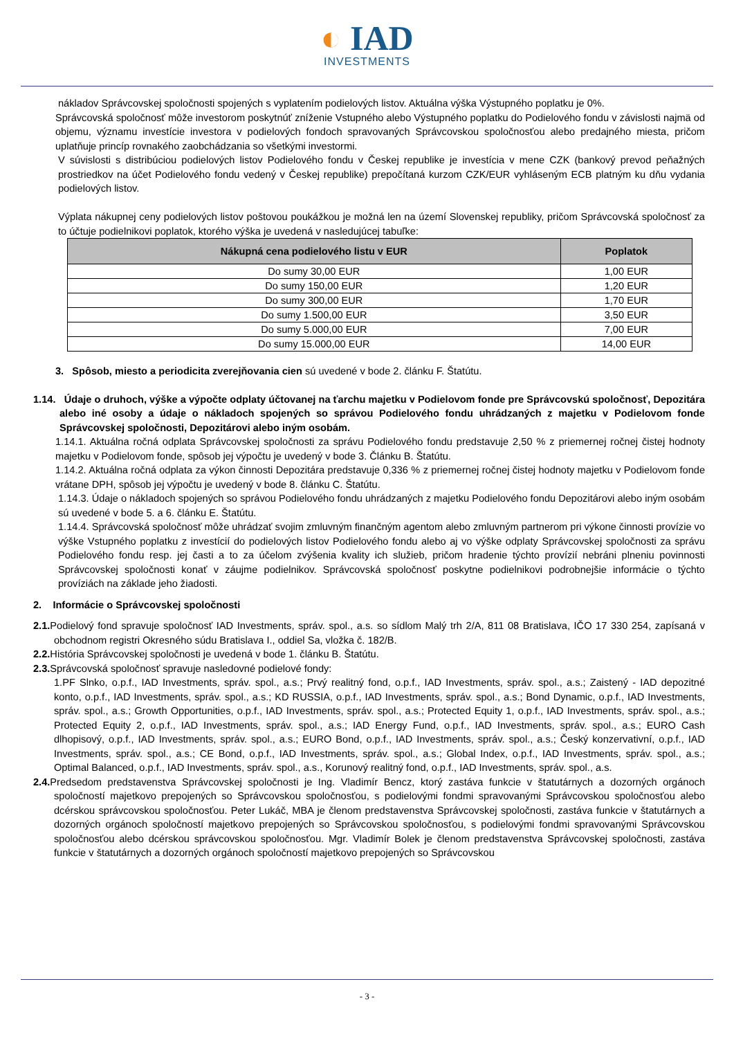◐ IAD
INVESTMENTS
nákladov Správcovskej spoločnosti spojených s vyplatením podielových listov. Aktuálna výška Výstupného poplatku je 0%.
Správcovská spoločnosť môže investorom poskytnúť zníženie Vstupného alebo Výstupného poplatku do Podielového fondu v závislosti najmä od objemu, významu investície investora v podielových fondoch spravovaných Správcovskou spoločnosťou alebo predajného miesta, pričom uplatňuje princíp rovnakého zaobchádzania so všetkými investormi.
V súvislosti s distribúciou podielových listov Podielového fondu v Českej republike je investícia v mene CZK (bankový prevod peňažných prostriedkov na účet Podielového fondu vedený v Českej republike) prepočítaná kurzom CZK/EUR vyhláseným ECB platným ku dňu vydania podielových listov.
Výplata nákupnej ceny podielových listov poštovou poukážkou je možná len na území Slovenskej republiky, pričom Správcovská spoločnosť za to účtuje podielnikovi poplatok, ktorého výška je uvedená v nasledujúcej tabuľke:
| Nákupná cena podielového listu v EUR | Poplatok |
| --- | --- |
| Do sumy 30,00 EUR | 1,00 EUR |
| Do sumy 150,00 EUR | 1,20 EUR |
| Do sumy 300,00 EUR | 1,70 EUR |
| Do sumy 1.500,00 EUR | 3,50 EUR |
| Do sumy 5.000,00 EUR | 7,00 EUR |
| Do sumy 15.000,00 EUR | 14,00 EUR |
3. Spôsob, miesto a periodicita zverejňovania cien sú uvedené v bode 2. článku F. Štatútu.
1.14. Údaje o druhoch, výške a výpočte odplaty účtovanej na ťarchu majetku v Podielovom fonde pre Správcovskú spoločnosť, Depozitára alebo iné osoby a údaje o nákladoch spojených so správou Podielového fondu uhrádzaných z majetku v Podielovom fonde Správcovskej spoločnosti, Depozitárovi alebo iným osobám.
1.14.1. Aktuálna ročná odplata Správcovskej spoločnosti za správu Podielového fondu predstavuje 2,50 % z priemernej ročnej čistej hodnoty majetku v Podielovom fonde, spôsob jej výpočtu je uvedený v bode 3. Článku B. Štatútu.
1.14.2. Aktuálna ročná odplata za výkon činnosti Depozitára predstavuje 0,336 % z priemernej ročnej čistej hodnoty majetku v Podielovom fonde vrátane DPH, spôsob jej výpočtu je uvedený v bode 8. článku C. Štatútu.
1.14.3. Údaje o nákladoch spojených so správou Podielového fondu uhrádzaných z majetku Podielového fondu Depozitárovi alebo iným osobám sú uvedené v bode 5. a 6. článku E. Štatútu.
1.14.4. Správcovská spoločnosť môže uhrádzať svojim zmluvným finančným agentom alebo zmluvným partnerom pri výkone činnosti provízie vo výške Vstupného poplatku z investícií do podielových listov Podielového fondu alebo aj vo výške odplaty Správcovskej spoločnosti za správu Podielového fondu resp. jej časti a to za účelom zvýšenia kvality ich služieb, pričom hradenie týchto provízií nebráni plneniu povinnosti Správcovskej spoločnosti konať v záujme podielnikov. Správcovská spoločnosť poskytne podielnikovi podrobnejšie informácie o týchto províziách na základe jeho žiadosti.
2. Informácie o Správcovskej spoločnosti
2.1. Podielový fond spravuje spoločnosť IAD Investments, správ. spol., a.s. so sídlom Malý trh 2/A, 811 08 Bratislava, IČO 17 330 254, zapísaná v obchodnom registri Okresného súdu Bratislava I., oddiel Sa, vložka č. 182/B.
2.2. História Správcovskej spoločnosti je uvedená v bode 1. článku B. Štatútu.
2.3. Správcovská spoločnosť spravuje nasledovné podielové fondy:
1.PF Slnko, o.p.f., IAD Investments, správ. spol., a.s.; Prvý realitný fond, o.p.f., IAD Investments, správ. spol., a.s.; Zaistený - IAD depozitné konto, o.p.f., IAD Investments, správ. spol., a.s.; KD RUSSIA, o.p.f., IAD Investments, správ. spol., a.s.; Bond Dynamic, o.p.f., IAD Investments, správ. spol., a.s.; Growth Opportunities, o.p.f., IAD Investments, správ. spol., a.s.; Protected Equity 1, o.p.f., IAD Investments, správ. spol., a.s.; Protected Equity 2, o.p.f., IAD Investments, správ. spol., a.s.; IAD Energy Fund, o.p.f., IAD Investments, správ. spol., a.s.; EURO Cash dlhopisový, o.p.f., IAD Investments, správ. spol., a.s.; EURO Bond, o.p.f., IAD Investments, správ. spol., a.s.; Český konzervativní, o.p.f., IAD Investments, správ. spol., a.s.; CE Bond, o.p.f., IAD Investments, správ. spol., a.s.; Global Index, o.p.f., IAD Investments, správ. spol., a.s.; Optimal Balanced, o.p.f., IAD Investments, správ. spol., a.s., Korunový realitný fond, o.p.f., IAD Investments, správ. spol., a.s.
2.4. Predsedom predstavenstva Správcovskej spoločnosti je Ing. Vladimír Bencz, ktorý zastáva funkcie v štatutárnych a dozorných orgánoch spoločností majetkovo prepojených so Správcovskou spoločnosťou, s podielovými fondmi spravovanými Správcovskou spoločnosťou alebo dcérskou správcovskou spoločnosťou. Peter Lukáč, MBA je členom predstavenstva Správcovskej spoločnosti, zastáva funkcie v štatutárnych a dozorných orgánoch spoločností majetkovo prepojených so Správcovskou spoločnosťou, s podielovými fondmi spravovanými Správcovskou spoločnosťou alebo dcérskou správcovskou spoločnosťou. Mgr. Vladimír Bolek je členom predstavenstva Správcovskej spoločnosti, zastáva funkcie v štatutárnych a dozorných orgánoch spoločností majetkovo prepojených so Správcovskou
- 3 -